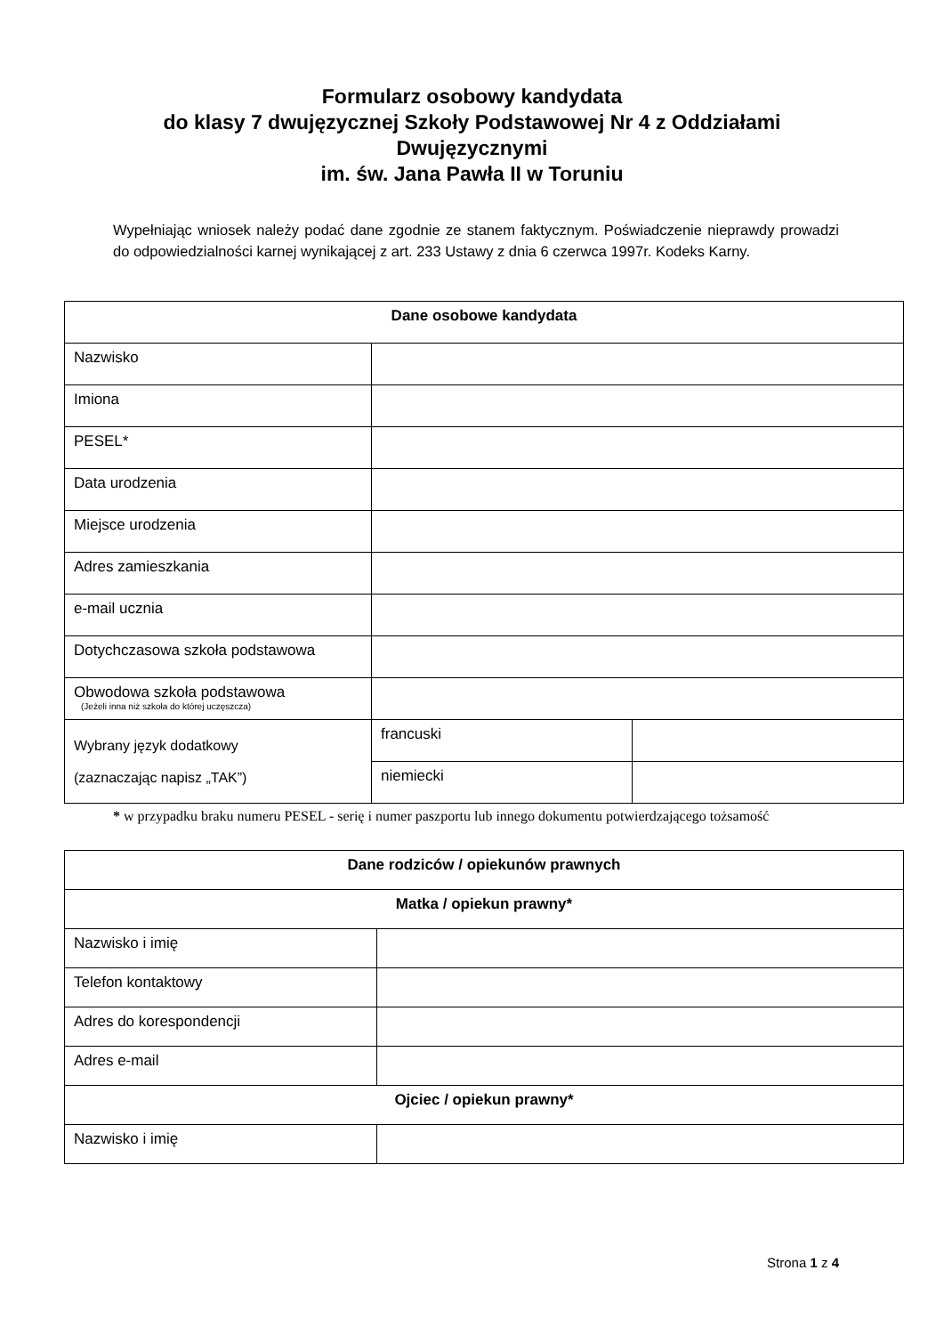Formularz osobowy kandydata
do klasy 7 dwujęzycznej Szkoły Podstawowej Nr 4 z Oddziałami
Dwujęzycznymi
im. św. Jana Pawła II w Toruniu
Wypełniając wniosek należy podać dane zgodnie ze stanem faktycznym. Poświadczenie nieprawdy prowadzi do odpowiedzialności karnej wynikającej z art. 233 Ustawy z dnia 6 czerwca 1997r. Kodeks Karny.
| Dane osobowe kandydata | | |
| --- | --- | --- |
| Nazwisko | | |
| Imiona | | |
| PESEL* | | |
| Data urodzenia | | |
| Miejsce urodzenia | | |
| Adres zamieszkania | | |
| e-mail ucznia | | |
| Dotychczasowa szkoła podstawowa | | |
| Obwodowa szkoła podstawowa (Jeżeli inna niż szkoła do której uczęszcza) | | |
| Wybrany język dodatkowy (zaznaczając napisz „TAK”) | francuski | |
| | niemiecki | |
* w przypadku braku numeru PESEL - serię i numer paszportu lub innego dokumentu potwierdzającego tożsamość
| Dane rodziców / opiekunów prawnych | |
| --- | --- |
| Matka / opiekun prawny* | |
| Nazwisko i imię | |
| Telefon kontaktowy | |
| Adres do korespondencji | |
| Adres e-mail | |
| Ojciec / opiekun prawny* | |
| Nazwisko i imię | |
Strona 1 z 4